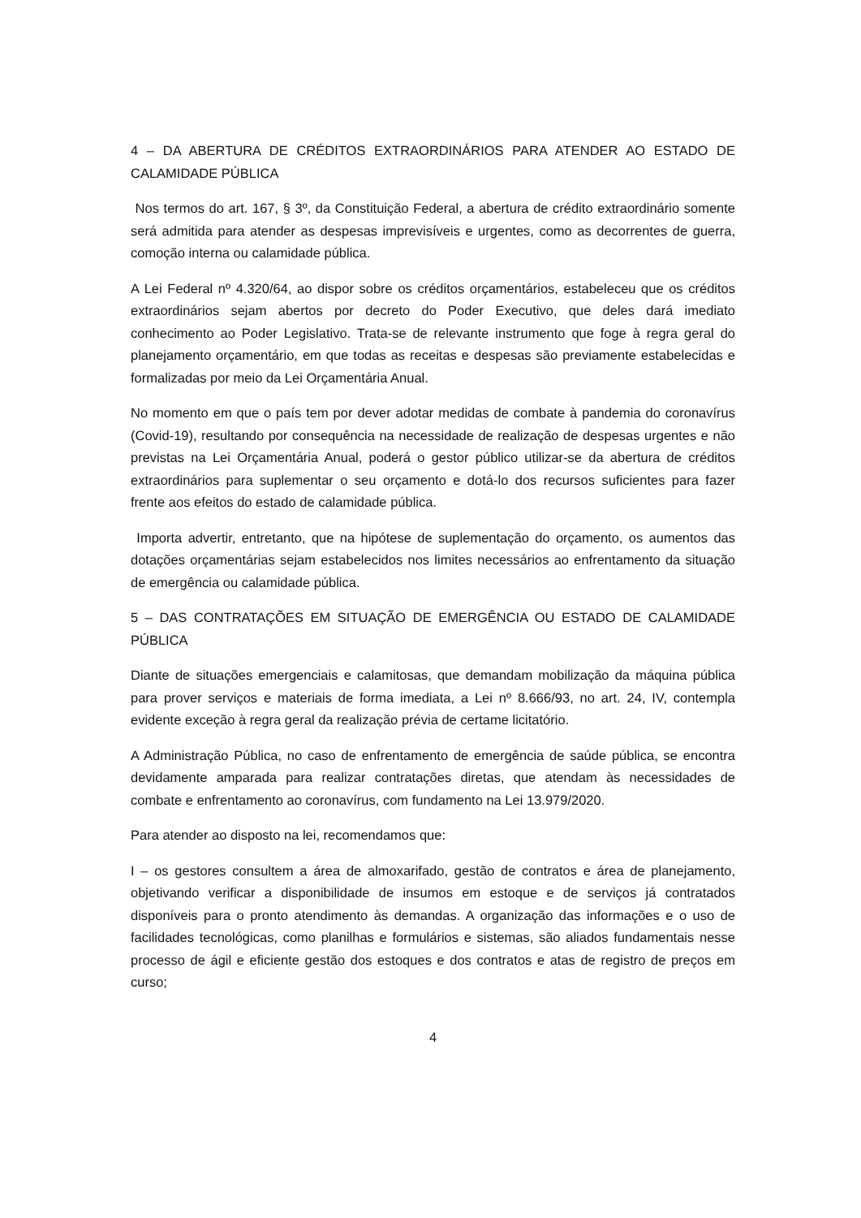4 – DA ABERTURA DE CRÉDITOS EXTRAORDINÁRIOS PARA ATENDER AO ESTADO DE CALAMIDADE PÚBLICA
Nos termos do art. 167, § 3º, da Constituição Federal, a abertura de crédito extraordinário somente será admitida para atender as despesas imprevisíveis e urgentes, como as decorrentes de guerra, comoção interna ou calamidade pública.
A Lei Federal nº 4.320/64, ao dispor sobre os créditos orçamentários, estabeleceu que os créditos extraordinários sejam abertos por decreto do Poder Executivo, que deles dará imediato conhecimento ao Poder Legislativo. Trata-se de relevante instrumento que foge à regra geral do planejamento orçamentário, em que todas as receitas e despesas são previamente estabelecidas e formalizadas por meio da Lei Orçamentária Anual.
No momento em que o país tem por dever adotar medidas de combate à pandemia do coronavírus (Covid-19), resultando por consequência na necessidade de realização de despesas urgentes e não previstas na Lei Orçamentária Anual, poderá o gestor público utilizar-se da abertura de créditos extraordinários para suplementar o seu orçamento e dotá-lo dos recursos suficientes para fazer frente aos efeitos do estado de calamidade pública.
Importa advertir, entretanto, que na hipótese de suplementação do orçamento, os aumentos das dotações orçamentárias sejam estabelecidos nos limites necessários ao enfrentamento da situação de emergência ou calamidade pública.
5 – DAS CONTRATAÇÕES EM SITUAÇÃO DE EMERGÊNCIA OU ESTADO DE CALAMIDADE PÚBLICA
Diante de situações emergenciais e calamitosas, que demandam mobilização da máquina pública para prover serviços e materiais de forma imediata, a Lei nº 8.666/93, no art. 24, IV, contempla evidente exceção à regra geral da realização prévia de certame licitatório.
A Administração Pública, no caso de enfrentamento de emergência de saúde pública, se encontra devidamente amparada para realizar contratações diretas, que atendam às necessidades de combate e enfrentamento ao coronavírus, com fundamento na Lei 13.979/2020.
Para atender ao disposto na lei, recomendamos que:
I – os gestores consultem a área de almoxarifado, gestão de contratos e área de planejamento, objetivando verificar a disponibilidade de insumos em estoque e de serviços já contratados disponíveis para o pronto atendimento às demandas. A organização das informações e o uso de facilidades tecnológicas, como planilhas e formulários e sistemas, são aliados fundamentais nesse processo de ágil e eficiente gestão dos estoques e dos contratos e atas de registro de preços em curso;
4